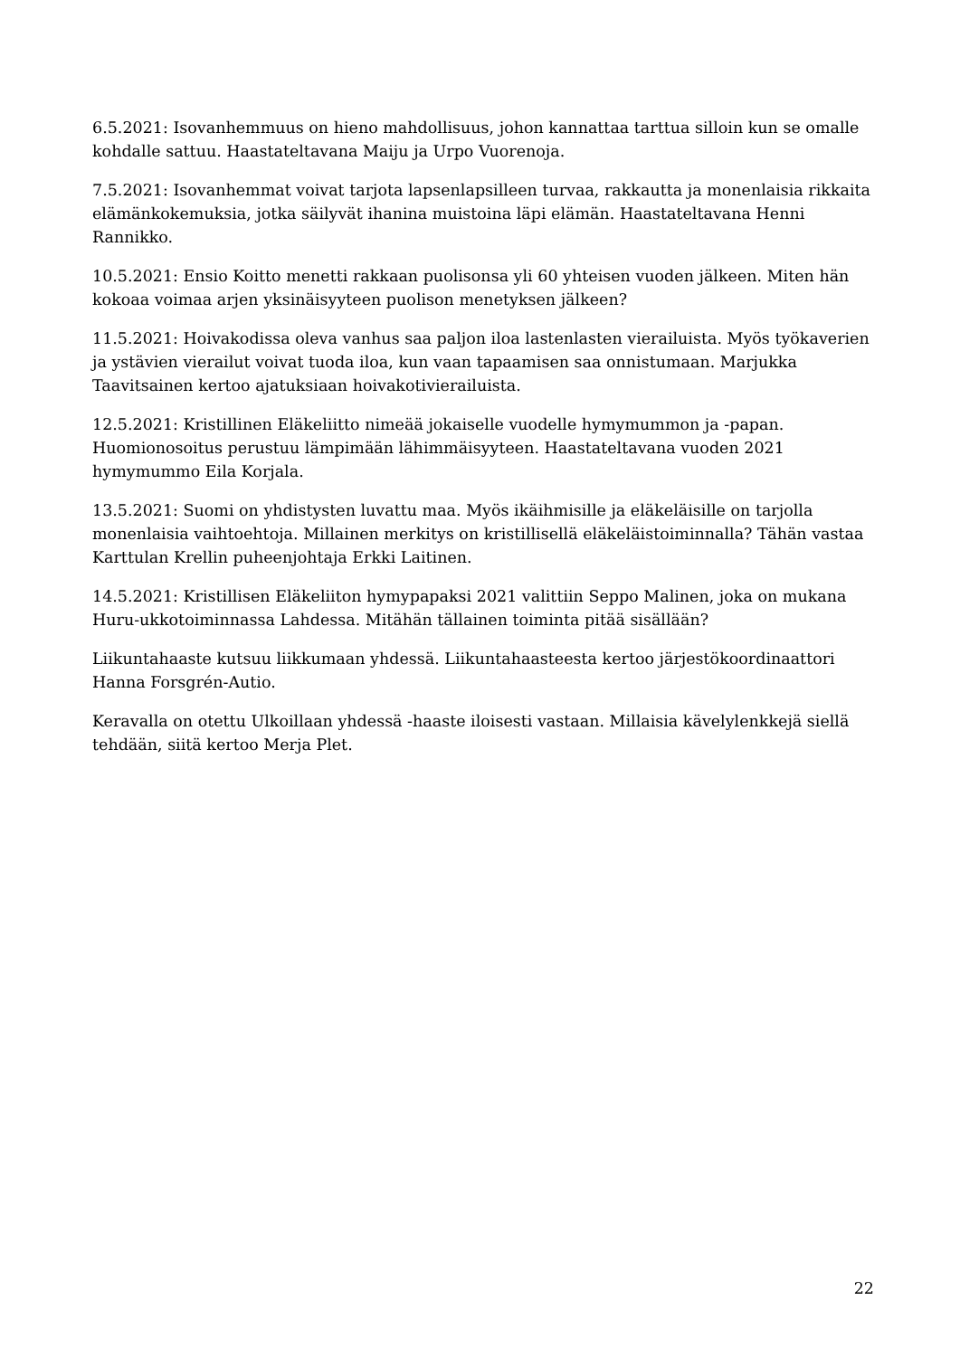6.5.2021: Isovanhemmuus on hieno mahdollisuus, johon kannattaa tarttua silloin kun se omalle kohdalle sattuu. Haastateltavana Maiju ja Urpo Vuorenoja.
7.5.2021: Isovanhemmat voivat tarjota lapsenlapsilleen turvaa, rakkautta ja monenlaisia rikkaita elämänkokemuksia, jotka säilyvät ihanina muistoina läpi elämän. Haastateltavana Henni Rannikko.
10.5.2021: Ensio Koitto menetti rakkaan puolisonsa yli 60 yhteisen vuoden jälkeen. Miten hän kokoaa voimaa arjen yksinäisyyteen puolison menetyksen jälkeen?
11.5.2021: Hoivakodissa oleva vanhus saa paljon iloa lastenlasten vierailuista. Myös työkaverien ja ystävien vierailut voivat tuoda iloa, kun vaan tapaamisen saa onnistumaan. Marjukka Taavitsainen kertoo ajatuksiaan hoivakotivierailuista.
12.5.2021: Kristillinen Eläkeliitto nimeää jokaiselle vuodelle hymymummon ja -papan. Huomionosoitus perustuu lämpimään lähimmäisyyteen. Haastateltavana vuoden 2021 hymymummo Eila Korjala.
13.5.2021: Suomi on yhdistysten luvattu maa. Myös ikäihmisille ja eläkeläisille on tarjolla monenlaisia vaihtoehtoja. Millainen merkitys on kristillisellä eläkeläistoiminnalla? Tähän vastaa Karttulan Krellin puheenjohtaja Erkki Laitinen.
14.5.2021: Kristillisen Eläkeliiton hymypapaksi 2021 valittiin Seppo Malinen, joka on mukana Huru-ukkotoiminnassa Lahdessa. Mitähän tällainen toiminta pitää sisällään?
Liikuntahaaste kutsuu liikkumaan yhdessä. Liikuntahaasteesta kertoo järjestökoordinaattori Hanna Forsgrén-Autio.
Keravalla on otettu Ulkoillaan yhdessä -haaste iloisesti vastaan. Millaisia kävelylenkkejä siellä tehdään, siitä kertoo Merja Plet.
22